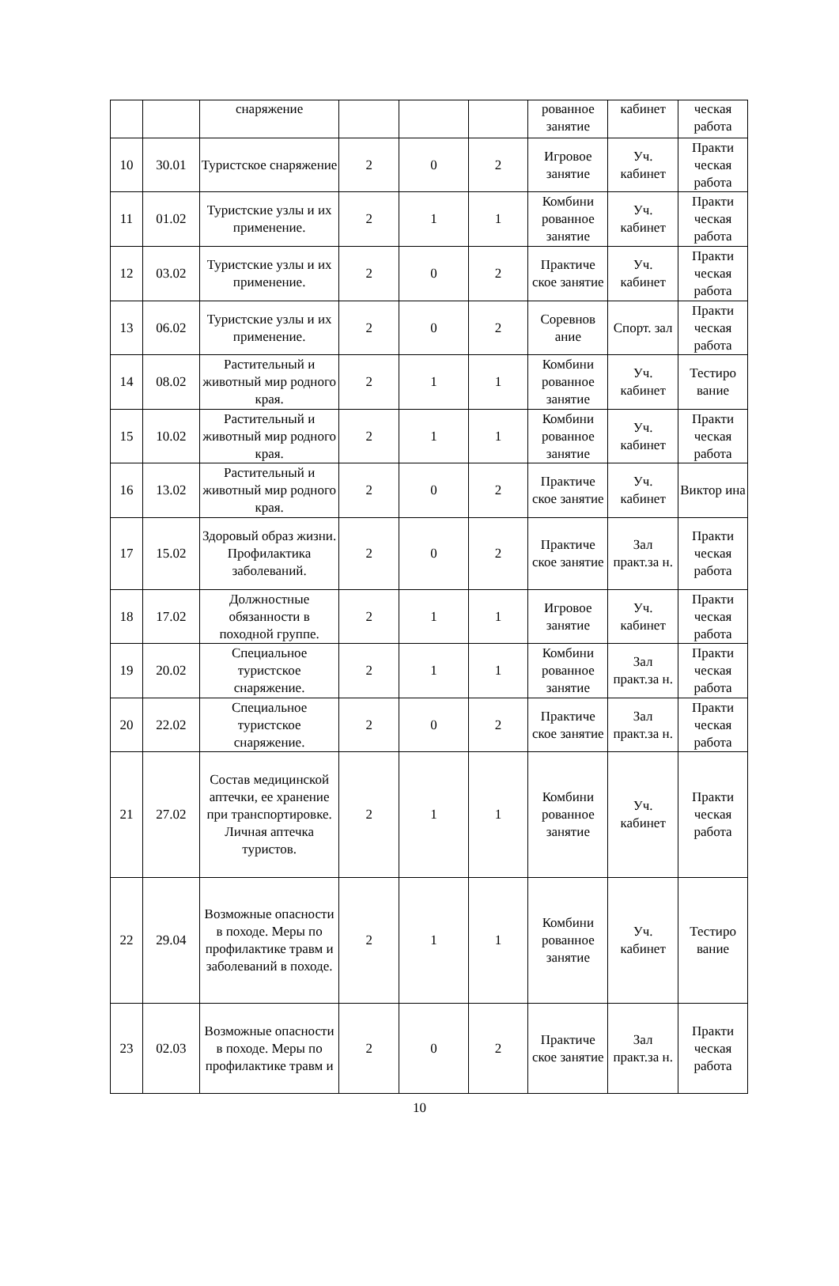| | | снаряжение | | | | рованное занятие | кабинет | ческая работа |
| 10 | 30.01 | Туристское снаряжение | 2 | 0 | 2 | Игровое занятие | Уч. кабинет | Практи ческая работа |
| 11 | 01.02 | Туристские узлы и их применение. | 2 | 1 | 1 | Комбини рованное занятие | Уч. кабинет | Практи ческая работа |
| 12 | 03.02 | Туристские узлы и их применение. | 2 | 0 | 2 | Практиче ское занятие | Уч. кабинет | Практи ческая работа |
| 13 | 06.02 | Туристские узлы и их применение. | 2 | 0 | 2 | Соревнов ание | Спорт. зал | Практи ческая работа |
| 14 | 08.02 | Растительный и животный мир родного края. | 2 | 1 | 1 | Комбини рованное занятие | Уч. кабинет | Тестиро вание |
| 15 | 10.02 | Растительный и животный мир родного края. | 2 | 1 | 1 | Комбини рованное занятие | Уч. кабинет | Практи ческая работа |
| 16 | 13.02 | Растительный и животный мир родного края. | 2 | 0 | 2 | Практиче ское занятие | Уч. кабинет | Виктор ина |
| 17 | 15.02 | Здоровый образ жизни. Профилактика заболеваний. | 2 | 0 | 2 | Практиче ское занятие | Зал практ.за н. | Практи ческая работа |
| 18 | 17.02 | Должностные обязанности в походной группе. | 2 | 1 | 1 | Игровое занятие | Уч. кабинет | Практи ческая работа |
| 19 | 20.02 | Специальное туристское снаряжение. | 2 | 1 | 1 | Комбини рованное занятие | Зал практ.за н. | Практи ческая работа |
| 20 | 22.02 | Специальное туристское снаряжение. | 2 | 0 | 2 | Практиче ское занятие | Зал практ.за н. | Практи ческая работа |
| 21 | 27.02 | Состав медицинской аптечки, ее хранение при транспортировке. Личная аптечка туристов. | 2 | 1 | 1 | Комбини рованное занятие | Уч. кабинет | Практи ческая работа |
| 22 | 29.04 | Возможные опасности в походе. Меры по профилактике травм и заболеваний в походе. | 2 | 1 | 1 | Комбини рованное занятие | Уч. кабинет | Тестиро вание |
| 23 | 02.03 | Возможные опасности в походе. Меры по профилактике травм и | 2 | 0 | 2 | Практиче ское занятие | Зал практ.за н. | Практи ческая работа |
10